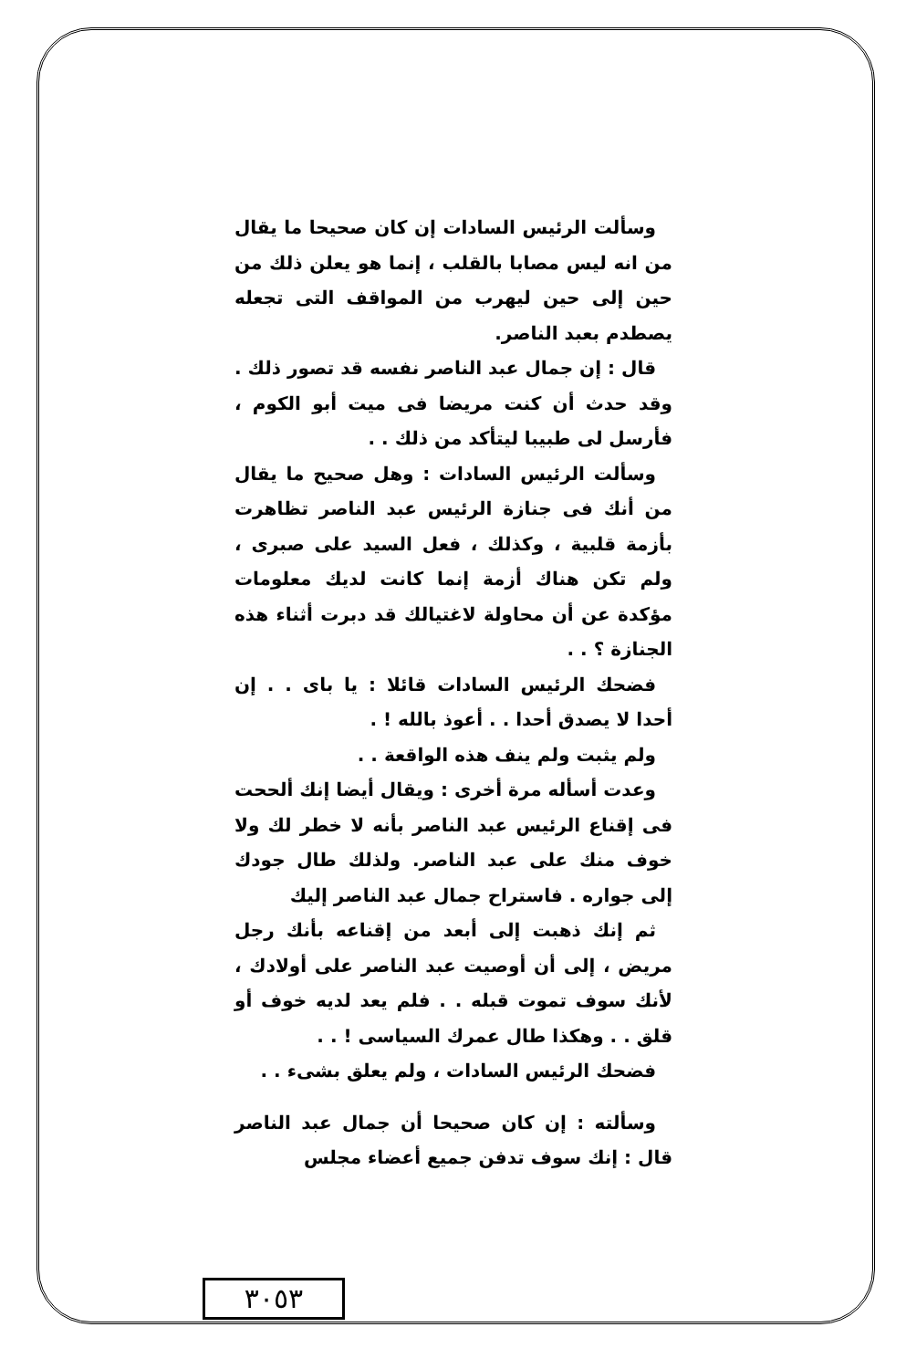وسألت الرئيس السادات إن كان صحيحا ما يقال من انه ليس مصابا بالقلب ، إنما هو يعلن ذلك من حين إلى حين ليهرب من المواقف التى تجعله يصطدم بعبد الناصر.
قال : إن جمال عبد الناصر نفسه قد تصور ذلك . وقد حدث أن كنت مريضا فى ميت أبو الكوم ، فأرسل لى طبيبا ليتأكد من ذلك . .
وسألت الرئيس السادات : وهل صحيح ما يقال من أنك فى جنازة الرئيس عبد الناصر تظاهرت بأزمة قلبية ، وكذلك ، فعل السيد على صبرى ، ولم تكن هناك أزمة إنما كانت لديك معلومات مؤكدة عن أن محاولة لاغتيالك قد دبرت أثناء هذه الجنازة ؟ . .
فضحك الرئيس السادات قائلا : يا باى . . إن أحدا لا يصدق أحدا . . أعوذ بالله ! .
ولم يثبت ولم ينف هذه الواقعة . .
وعدت أسأله مرة أخرى : ويقال أيضا إنك ألححت فى إقناع الرئيس عبد الناصر بأنه لا خطر لك ولا خوف منك على عبد الناصر. ولذلك طال جودك إلى جواره . فاستراح جمال عبد الناصر إليك
ثم إنك ذهبت إلى أبعد من إقناعه بأنك رجل مريض ، إلى أن أوصيت عبد الناصر على أولادك ، لأنك سوف تموت قبله . . فلم يعد لديه خوف أو قلق . . وهكذا طال عمرك السياسى ! . .
فضحك الرئيس السادات ، ولم يعلق بشىء . .
وسألته : إن كان صحيحا أن جمال عبد الناصر قال : إنك سوف تدفن جميع أعضاء مجلس
٣٠٥٣